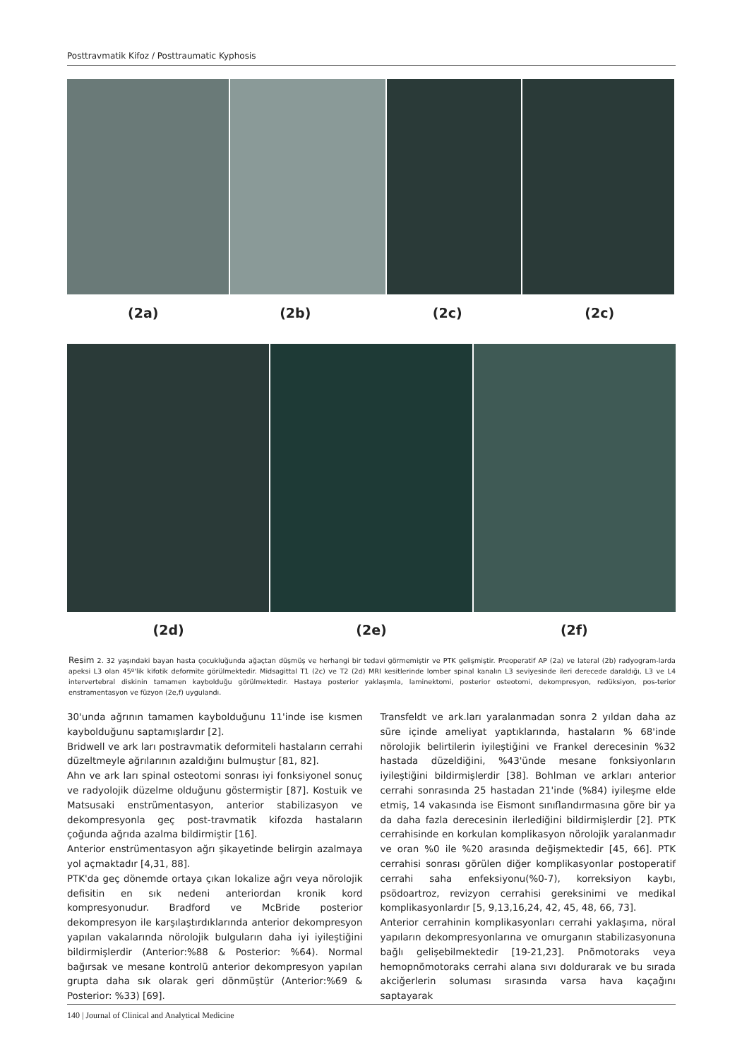Posttravmatik Kifoz / Posttraumatic Kyphosis
(2a) (2b) (2c) (2c)
(2d) (2e) (2f)
Resim 2. 32 yaşındaki bayan hasta çocukluğunda ağaçtan düşmüş ve herhangi bir tedavi görmemiştir ve PTK gelişmiştir. Preoperatif AP (2a) ve lateral (2b) radyogram-larda apeksi L3 olan 45º'lik kifotik deformite görülmektedir. Midsagittal T1 (2c) ve T2 (2d) MRI kesitlerinde lomber spinal kanalın L3 seviyesinde ileri derecede daraldığı, L3 ve L4 intervertebral diskinin tamamen kaybolduğu görülmektedir. Hastaya posterior yaklaşımla, laminektomi, posterior osteotomi, dekompresyon, redüksiyon, pos-terior enstramentasyon ve füzyon (2e,f) uygulandı.
30'unda ağrının tamamen kaybolduğunu 11'inde ise kısmen kaybolduğunu saptamışlardır [2].
Bridwell ve ark ları postravmatik deformiteli hastaların cerrahi düzeltmeyle ağrılarının azaldığını bulmuştur [81, 82].
Ahn ve ark ları spinal osteotomi sonrası iyi fonksiyonel sonuç ve radyolojik düzelme olduğunu göstermiştir [87]. Kostuik ve Matsusaki enstrümentasyon, anterior stabilizasyon ve dekompresyonla geç post-travmatik kifozda hastaların çoğunda ağrıda azalma bildirmiştir [16].
Anterior enstrümentasyon ağrı şikayetinde belirgin azalmaya yol açmaktadır [4,31, 88].
PTK'da geç dönemde ortaya çıkan lokalize ağrı veya nörolojik defisitin en sık nedeni anteriordan kronik kord kompresyonudur. Bradford ve McBride posterior dekompresyon ile karşılaştırdıklarında anterior dekompresyon yapılan vakalarında nörolojik bulguların daha iyi iyileştiğini bildirmişlerdir (Anterior:%88 & Posterior: %64). Normal bağırsak ve mesane kontrolü anterior dekompresyon yapılan grupta daha sık olarak geri dönmüştür (Anterior:%69 & Posterior: %33) [69].
Transfeldt ve ark.ları yaralanmadan sonra 2 yıldan daha az süre içinde ameliyat yaptıklarında, hastaların % 68'inde nörolojik belirtilerin iyileştiğini ve Frankel derecesinin %32 hastada düzeldiğini, %43'ünde mesane fonksiyonların iyileştiğini bildirmişlerdir [38]. Bohlman ve arkları anterior cerrahi sonrasında 25 hastadan 21'inde (%84) iyileşme elde etmiş, 14 vakasında ise Eismont sınıflandırmasına göre bir ya da daha fazla derecesinin ilerlediğini bildirmişlerdir [2]. PTK cerrahisinde en korkulan komplikasyon nörolojik yaralanmadır ve oran %0 ile %20 arasında değişmektedir [45, 66]. PTK cerrahisi sonrası görülen diğer komplikasyonlar postoperatif cerrahi saha enfeksiyonu(%0-7), korreksiyon kaybı, psödoartroz, revizyon cerrahisi gereksinimi ve medikal komplikasyonlardır [5, 9,13,16,24, 42, 45, 48, 66, 73].
Anterior cerrahinin komplikasyonları cerrahi yaklaşıma, nöral yapıların dekompresyonlarına ve omurganın stabilizasyonuna bağlı gelişebilmektedir [19-21,23]. Pnömotoraks veya hemopnömotoraks cerrahi alana sıvı doldurarak ve bu sırada akciğerlerin soluması sırasında varsa hava kaçağını saptayarak
140 | Journal of Clinical and Analytical Medicine